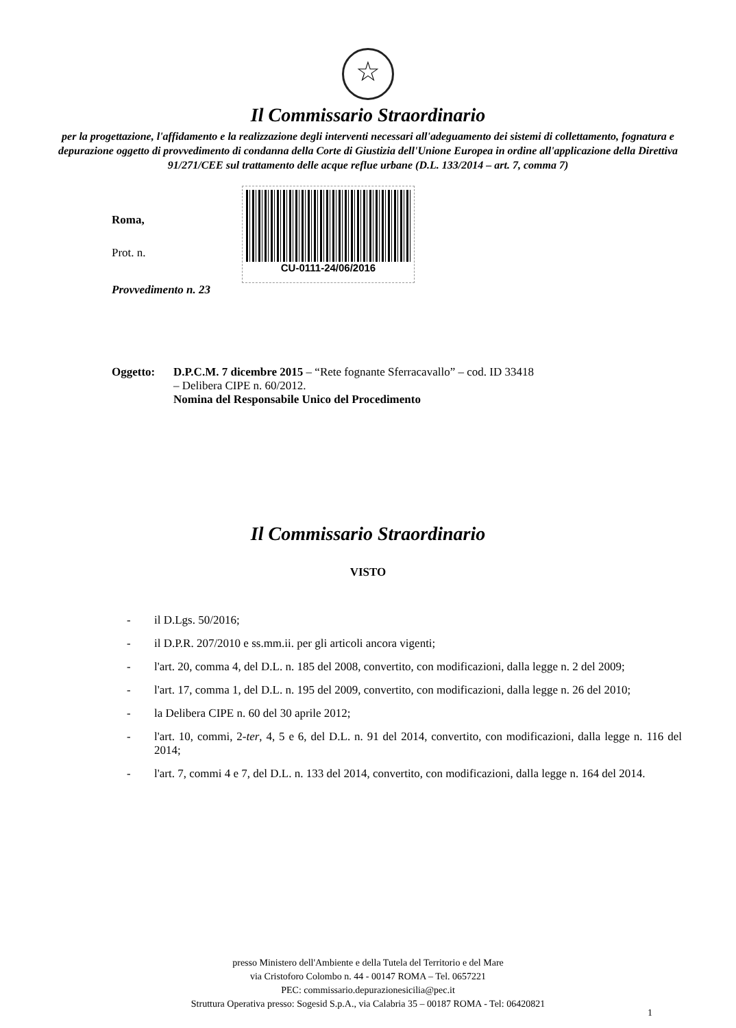☆
Il Commissario Straordinario
per la progettazione, l'affidamento e la realizzazione degli interventi necessari all'adeguamento dei sistemi di collettamento, fognatura e depurazione oggetto di provvedimento di condanna della Corte di Giustizia dell'Unione Europea in ordine all'applicazione della Direttiva 91/271/CEE sul trattamento delle acque reflue urbane (D.L. 133/2014 – art. 7, comma 7)
Roma,
Prot. n.
CU-0111-24/06/2016
Provvedimento n. 23
Oggetto: D.P.C.M. 7 dicembre 2015 – “Rete fognante Sferracavallo” – cod. ID 33418
– Delibera CIPE n. 60/2012.
Nomina del Responsabile Unico del Procedimento
Il Commissario Straordinario
VISTO
- il D.Lgs. 50/2016;
- il D.P.R. 207/2010 e ss.mm.ii. per gli articoli ancora vigenti;
- l'art. 20, comma 4, del D.L. n. 185 del 2008, convertito, con modificazioni, dalla legge n. 2 del 2009;
- l'art. 17, comma 1, del D.L. n. 195 del 2009, convertito, con modificazioni, dalla legge n. 26 del 2010;
- la Delibera CIPE n. 60 del 30 aprile 2012;
- l'art. 10, commi, 2-ter, 4, 5 e 6, del D.L. n. 91 del 2014, convertito, con modificazioni, dalla legge n. 116 del 2014;
- l'art. 7, commi 4 e 7, del D.L. n. 133 del 2014, convertito, con modificazioni, dalla legge n. 164 del 2014.
presso Ministero dell'Ambiente e della Tutela del Territorio e del Mare
via Cristoforo Colombo n. 44 - 00147 ROMA – Tel. 0657221
PEC: commissario.depurazionesicilia@pec.it
Struttura Operativa presso: Sogesid S.p.A., via Calabria 35 – 00187 ROMA - Tel: 06420821
1